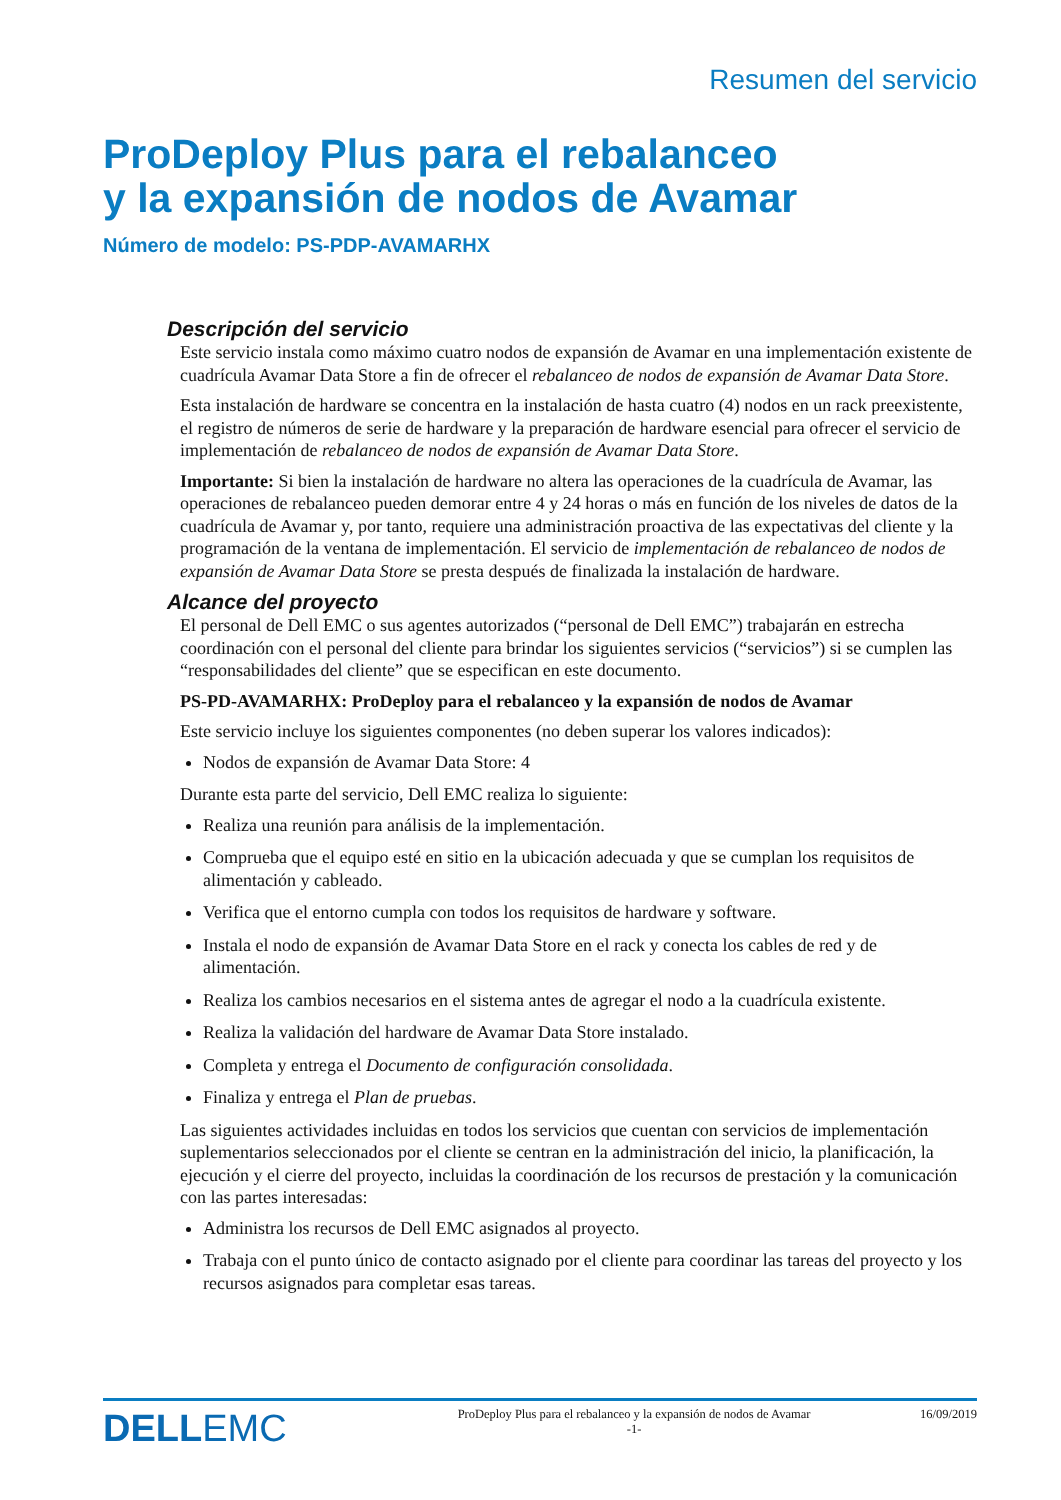Resumen del servicio
ProDeploy Plus para el rebalanceo
y la expansión de nodos de Avamar
Número de modelo: PS-PDP-AVAMARHX
Descripción del servicio
Este servicio instala como máximo cuatro nodos de expansión de Avamar en una implementación existente de cuadrícula Avamar Data Store a fin de ofrecer el rebalanceo de nodos de expansión de Avamar Data Store.
Esta instalación de hardware se concentra en la instalación de hasta cuatro (4) nodos en un rack preexistente, el registro de números de serie de hardware y la preparación de hardware esencial para ofrecer el servicio de implementación de rebalanceo de nodos de expansión de Avamar Data Store.
Importante: Si bien la instalación de hardware no altera las operaciones de la cuadrícula de Avamar, las operaciones de rebalanceo pueden demorar entre 4 y 24 horas o más en función de los niveles de datos de la cuadrícula de Avamar y, por tanto, requiere una administración proactiva de las expectativas del cliente y la programación de la ventana de implementación. El servicio de implementación de rebalanceo de nodos de expansión de Avamar Data Store se presta después de finalizada la instalación de hardware.
Alcance del proyecto
El personal de Dell EMC o sus agentes autorizados (“personal de Dell EMC”) trabajarán en estrecha coordinación con el personal del cliente para brindar los siguientes servicios (“servicios”) si se cumplen las “responsabilidades del cliente” que se especifican en este documento.
PS-PD-AVAMARHX: ProDeploy para el rebalanceo y la expansión de nodos de Avamar
Este servicio incluye los siguientes componentes (no deben superar los valores indicados):
Nodos de expansión de Avamar Data Store: 4
Durante esta parte del servicio, Dell EMC realiza lo siguiente:
Realiza una reunión para análisis de la implementación.
Comprueba que el equipo esté en sitio en la ubicación adecuada y que se cumplan los requisitos de alimentación y cableado.
Verifica que el entorno cumpla con todos los requisitos de hardware y software.
Instala el nodo de expansión de Avamar Data Store en el rack y conecta los cables de red y de alimentación.
Realiza los cambios necesarios en el sistema antes de agregar el nodo a la cuadrícula existente.
Realiza la validación del hardware de Avamar Data Store instalado.
Completa y entrega el Documento de configuración consolidada.
Finaliza y entrega el Plan de pruebas.
Las siguientes actividades incluidas en todos los servicios que cuentan con servicios de implementación suplementarios seleccionados por el cliente se centran en la administración del inicio, la planificación, la ejecución y el cierre del proyecto, incluidas la coordinación de los recursos de prestación y la comunicación con las partes interesadas:
Administra los recursos de Dell EMC asignados al proyecto.
Trabaja con el punto único de contacto asignado por el cliente para coordinar las tareas del proyecto y los recursos asignados para completar esas tareas.
DELLEMC
ProDeploy Plus para el rebalanceo y la expansión de nodos de Avamar
-1-
16/09/2019